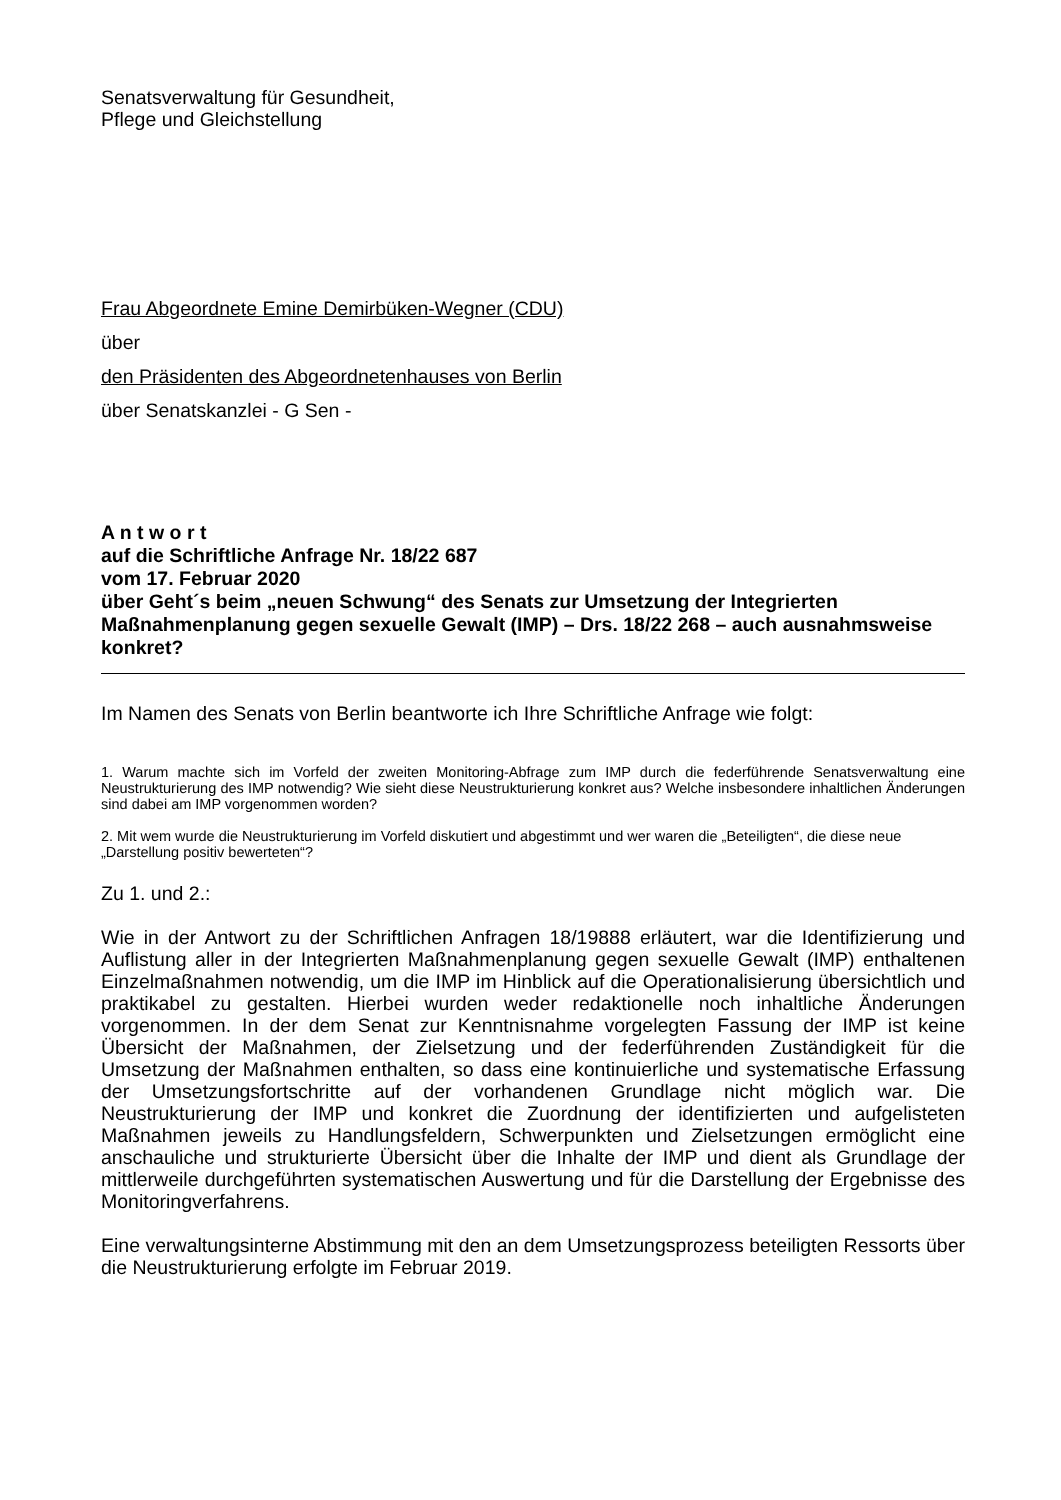Senatsverwaltung für Gesundheit,
Pflege und Gleichstellung
Frau Abgeordnete Emine Demirbüken-Wegner (CDU)
über
den Präsidenten des Abgeordnetenhauses von Berlin
über Senatskanzlei - G Sen -
A n t w o r t
auf die Schriftliche Anfrage Nr. 18/22 687
vom 17. Februar 2020
über Geht´s beim „neuen Schwung“ des Senats zur Umsetzung der Integrierten Maßnahmenplanung gegen sexuelle Gewalt (IMP) – Drs. 18/22 268 – auch ausnahmsweise konkret?
Im Namen des Senats von Berlin beantworte ich Ihre Schriftliche Anfrage wie folgt:
1. Warum machte sich im Vorfeld der zweiten Monitoring-Abfrage zum IMP durch die federführende Senatsverwaltung eine Neustrukturierung des IMP notwendig? Wie sieht diese Neustrukturierung konkret aus? Welche insbesondere inhaltlichen Änderungen sind dabei am IMP vorgenommen worden?
2. Mit wem wurde die Neustrukturierung im Vorfeld diskutiert und abgestimmt und wer waren die „Beteiligten“, die diese neue „Darstellung positiv bewerteten“?
Zu 1. und 2.:
Wie in der Antwort zu der Schriftlichen Anfragen 18/19888 erläutert, war die Identifizierung und Auflistung aller in der Integrierten Maßnahmenplanung gegen sexuelle Gewalt (IMP) enthaltenen Einzelmaßnahmen notwendig, um die IMP im Hinblick auf die Operationalisierung übersichtlich und praktikabel zu gestalten. Hierbei wurden weder redaktionelle noch inhaltliche Änderungen vorgenommen. In der dem Senat zur Kenntnisnahme vorgelegten Fassung der IMP ist keine Übersicht der Maßnahmen, der Zielsetzung und der federführenden Zuständigkeit für die Umsetzung der Maßnahmen enthalten, so dass eine kontinuierliche und systematische Erfassung der Umsetzungsfortschritte auf der vorhandenen Grundlage nicht möglich war. Die Neustrukturierung der IMP und konkret die Zuordnung der identifizierten und aufgelisteten Maßnahmen jeweils zu Handlungsfeldern, Schwerpunkten und Zielsetzungen ermöglicht eine anschauliche und strukturierte Übersicht über die Inhalte der IMP und dient als Grundlage der mittlerweile durchgeführten systematischen Auswertung und für die Darstellung der Ergebnisse des Monitoringverfahrens.
Eine verwaltungsinterne Abstimmung mit den an dem Umsetzungsprozess beteiligten Ressorts über die Neustrukturierung erfolgte im Februar 2019.